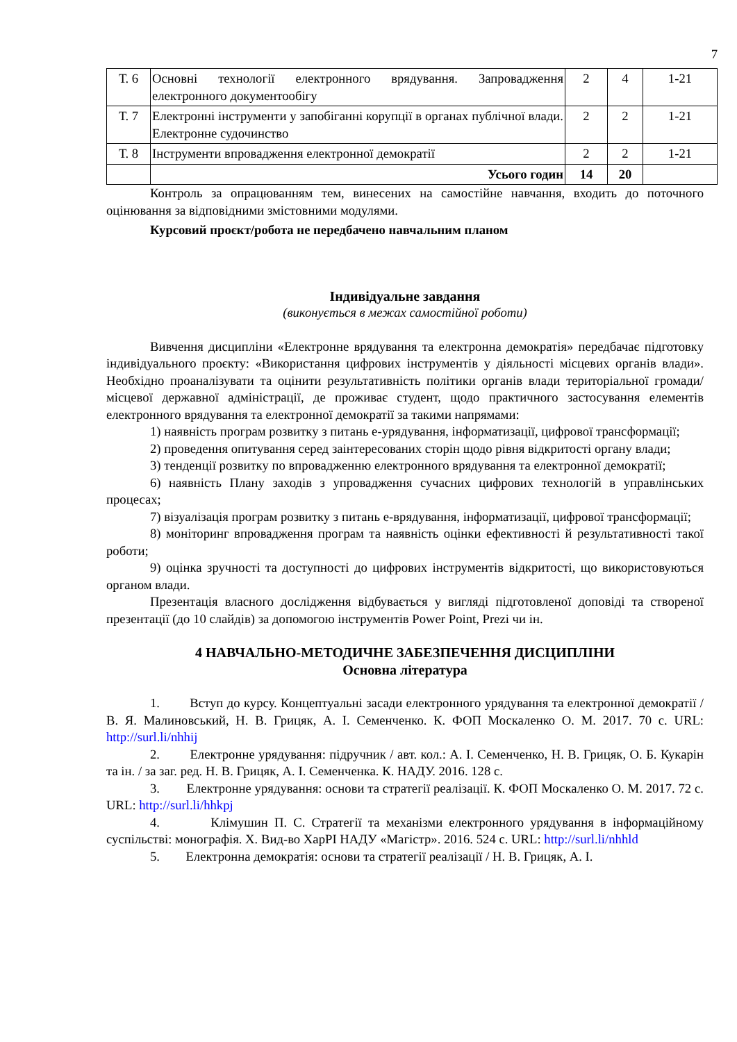7
| Т. 6 | Основні технології електронного врядування. Запровадження електронного документообігу | 2 | 4 | 1-21 |
| Т. 7 | Електронні інструменти у запобіганні корупції в органах публічної влади. Електронне судочинство | 2 | 2 | 1-21 |
| Т. 8 | Інструменти впровадження електронної демократії | 2 | 2 | 1-21 |
| | Усього годин | 14 | 20 | |
Контроль за опрацюванням тем, винесених на самостійне навчання, входить до поточного оцінювання за відповідними змістовними модулями.
Курсовий проєкт/робота не передбачено навчальним планом
Індивідуальне завдання
(виконується в межах самостійної роботи)
Вивчення дисципліни «Електронне врядування та електронна демократія» передбачає підготовку індивідуального проєкту: «Використання цифрових інструментів у діяльності місцевих органів влади». Необхідно проаналізувати та оцінити результативність політики органів влади територіальної громади/місцевої державної адміністрації, де проживає студент, щодо практичного застосування елементів електронного врядування та електронної демократії за такими напрямами:
1) наявність програм розвитку з питань е-урядування, інформатизації, цифрової трансформації;
2) проведення опитування серед заінтересованих сторін щодо рівня відкритості органу влади;
3) тенденції розвитку по впровадженню електронного врядування та електронної демократії;
6) наявність Плану заходів з упровадження сучасних цифрових технологій в управлінських процесах;
7) візуалізація програм розвитку з питань е-врядування, інформатизації, цифрової трансформації;
8) моніторинг впровадження програм та наявність оцінки ефективності й результативності такої роботи;
9) оцінка зручності та доступності до цифрових інструментів відкритості, що використовуються органом влади.
Презентація власного дослідження відбувається у вигляді підготовленої доповіді та створеної презентації (до 10 слайдів) за допомогою інструментів Power Point, Prezi чи ін.
4 НАВЧАЛЬНО-МЕТОДИЧНЕ ЗАБЕЗПЕЧЕННЯ ДИСЦИПЛІНИ
Основна література
1. Вступ до курсу. Концептуальні засади електронного урядування та електронної демократії / В. Я. Малиновський, Н. В. Грицяк, А. І. Семенченко. К. ФОП Москаленко О. М. 2017. 70 с. URL: http://surl.li/nhhij
2. Електронне урядування: підручник / авт. кол.: А. І. Семенченко, Н. В. Грицяк, О. Б. Кукарін та ін. / за заг. ред. Н. В. Грицяк, А. І. Семенченка. К. НАДУ. 2016. 128 с.
3. Електронне урядування: основи та стратегії реалізації. К. ФОП Москаленко О. М. 2017. 72 с. URL: http://surl.li/hhkpj
4. Клімушин П. С. Стратегії та механізми електронного урядування в інформаційному суспільстві: монографія. Х. Вид-во ХарРІ НАДУ «Магістр». 2016. 524 с. URL: http://surl.li/nhhld
5. Електронна демократія: основи та стратегії реалізації / Н. В. Грицяк, А. І.